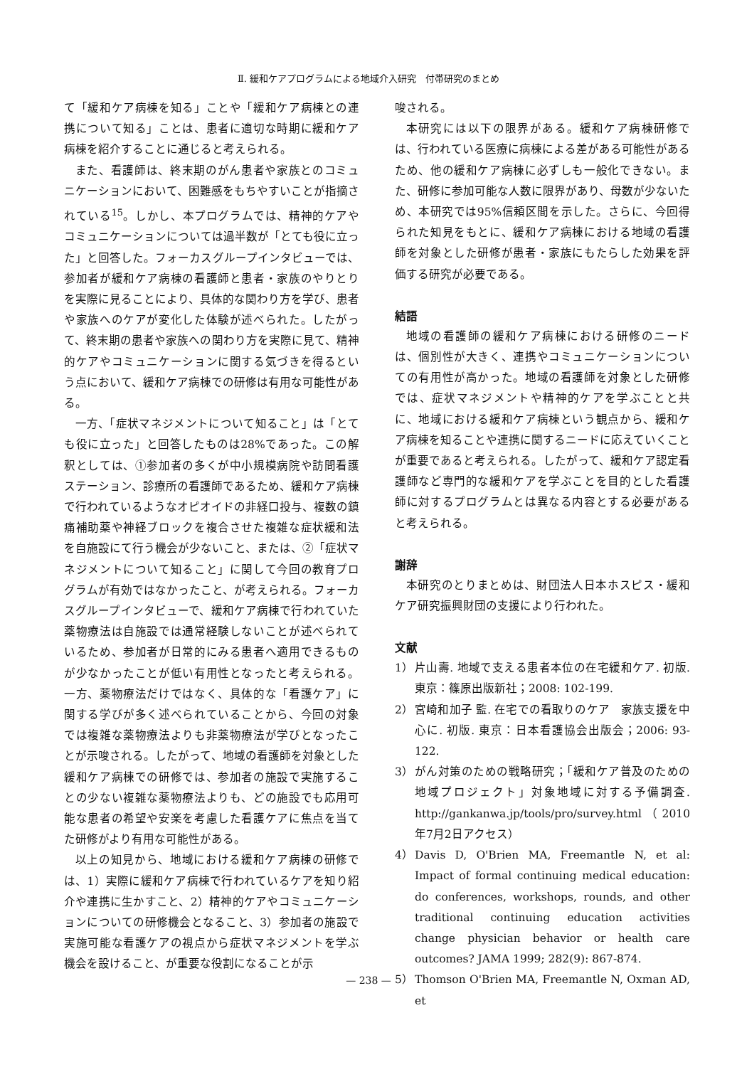Ⅱ. 緩和ケアプログラムによる地域介入研究　付帯研究のまとめ
て「緩和ケア病棟を知る」ことや「緩和ケア病棟との連携について知る」ことは、患者に適切な時期に緩和ケア病棟を紹介することに通じると考えられる。
また、看護師は、終末期のがん患者や家族とのコミュニケーションにおいて、困難感をもちやすいことが指摘されている<sup>15</sup>。しかし、本プログラムでは、精神的ケアやコミュニケーションについては過半数が「とても役に立った」と回答した。フォーカスグループインタビューでは、参加者が緩和ケア病棟の看護師と患者・家族のやりとりを実際に見ることにより、具体的な関わり方を学び、患者や家族へのケアが変化した体験が述べられた。したがって、終末期の患者や家族への関わり方を実際に見て、精神的ケアやコミュニケーションに関する気づきを得るという点において、緩和ケア病棟での研修は有用な可能性がある。
一方、「症状マネジメントについて知ること」は「とても役に立った」と回答したものは28%であった。この解釈としては、①参加者の多くが中小規模病院や訪問看護ステーション、診療所の看護師であるため、緩和ケア病棟で行われているようなオピオイドの非経口投与、複数の鎮痛補助薬や神経ブロックを複合させた複雑な症状緩和法を自施設にて行う機会が少ないこと、または、②「症状マネジメントについて知ること」に関して今回の教育プログラムが有効ではなかったこと、が考えられる。フォーカスグループインタビューで、緩和ケア病棟で行われていた薬物療法は自施設では通常経験しないことが述べられているため、参加者が日常的にみる患者へ適用できるものが少なかったことが低い有用性となったと考えられる。一方、薬物療法だけではなく、具体的な「看護ケア」に関する学びが多く述べられていることから、今回の対象では複雑な薬物療法よりも非薬物療法が学びとなったことが示唆される。したがって、地域の看護師を対象とした緩和ケア病棟での研修では、参加者の施設で実施することの少ない複雑な薬物療法よりも、どの施設でも応用可能な患者の希望や安楽を考慮した看護ケアに焦点を当てた研修がより有用な可能性がある。
以上の知見から、地域における緩和ケア病棟の研修では、1）実際に緩和ケア病棟で行われているケアを知り紹介や連携に生かすこと、2）精神的ケアやコミュニケーションについての研修機会となること、3）参加者の施設で実施可能な看護ケアの視点から症状マネジメントを学ぶ機会を設けること、が重要な役割になることが示
唆される。
本研究には以下の限界がある。緩和ケア病棟研修では、行われている医療に病棟による差がある可能性があるため、他の緩和ケア病棟に必ずしも一般化できない。また、研修に参加可能な人数に限界があり、母数が少ないため、本研究では95%信頼区間を示した。さらに、今回得られた知見をもとに、緩和ケア病棟における地域の看護師を対象とした研修が患者・家族にもたらした効果を評価する研究が必要である。
結語
地域の看護師の緩和ケア病棟における研修のニードは、個別性が大きく、連携やコミュニケーションについての有用性が高かった。地域の看護師を対象とした研修では、症状マネジメントや精神的ケアを学ぶことと共に、地域における緩和ケア病棟という観点から、緩和ケア病棟を知ることや連携に関するニードに応えていくことが重要であると考えられる。したがって、緩和ケア認定看護師など専門的な緩和ケアを学ぶことを目的とした看護師に対するプログラムとは異なる内容とする必要があると考えられる。
謝辞
本研究のとりまとめは、財団法人日本ホスピス・緩和ケア研究振興財団の支援により行われた。
文献
1） 片山壽. 地域で支える患者本位の在宅緩和ケア. 初版. 東京：篠原出版新社；2008: 102-199.
2） 宮崎和加子 監. 在宅での看取りのケア　家族支援を中心に. 初版. 東京：日本看護協会出版会；2006: 93-122.
3） がん対策のための戦略研究；「緩和ケア普及のための地域プロジェクト」対象地域に対する予備調査. http://gankanwa.jp/tools/pro/survey.html（2010年7月2日アクセス）
4） Davis D, O'Brien MA, Freemantle N, et al: Impact of formal continuing medical education: do conferences, workshops, rounds, and other traditional continuing education activities change physician behavior or health care outcomes? JAMA 1999; 282(9): 867-874.
5） Thomson O'Brien MA, Freemantle N, Oxman AD, et
— 238 —